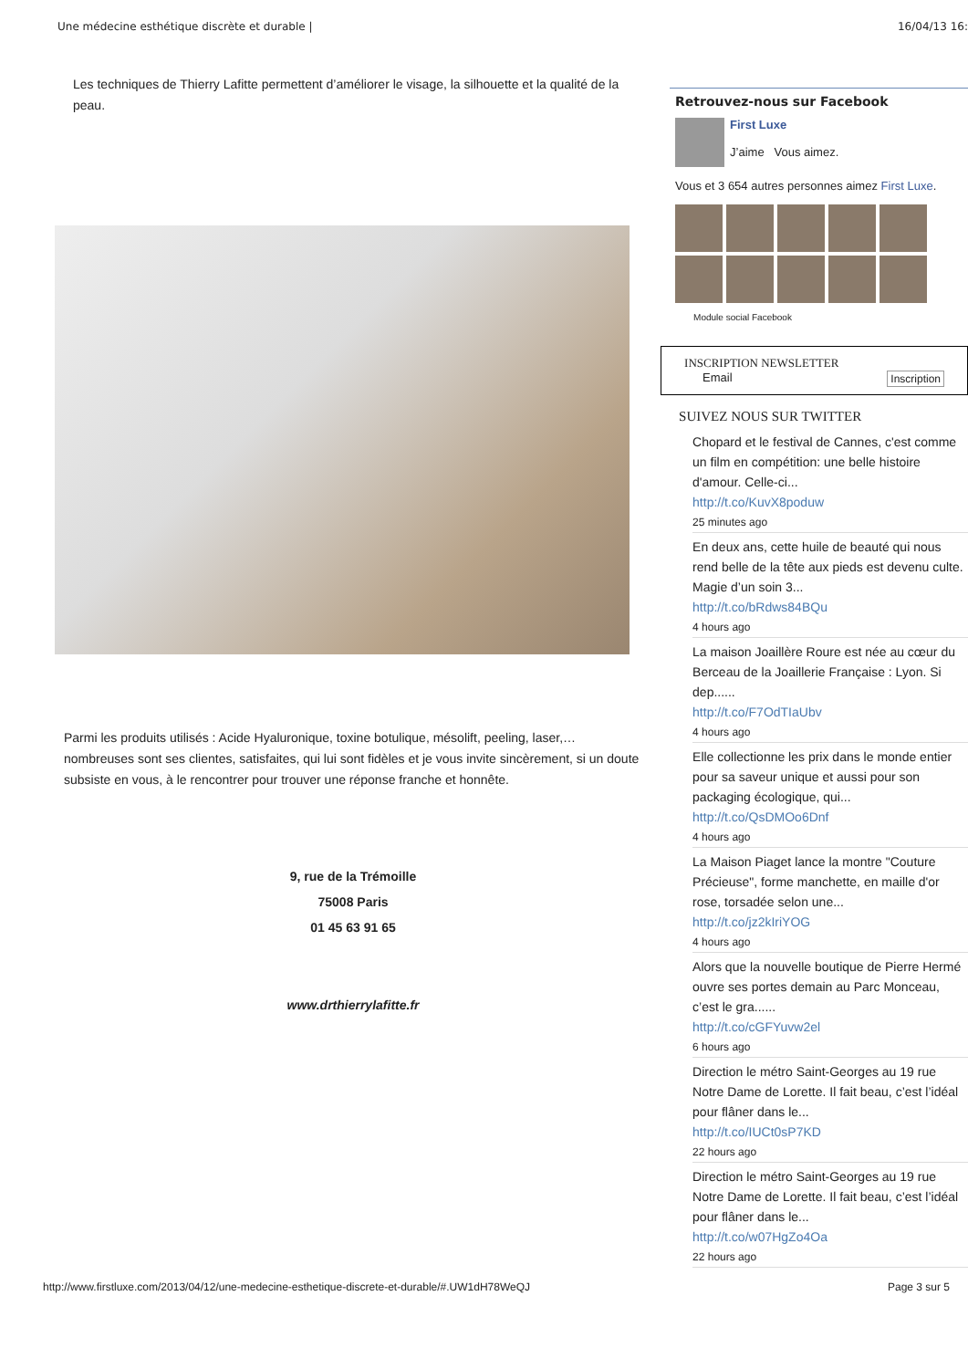Une médecine esthétique discrète et durable | 16/04/13 16:
Les techniques de Thierry Lafitte permettent d’améliorer le visage, la silhouette et la qualité de la peau.
Parmi les produits utilisés : Acide Hyaluronique, toxine botulique, mésolift, peeling, laser,… nombreuses sont ses clientes, satisfaites, qui lui sont fidèles et je vous invite sincèrement, si un doute subsiste en vous, à le rencontrer pour trouver une réponse franche et honnête.
9, rue de la Trémoille
75008 Paris
01 45 63 91 65
www.drthierrylafitte.fr
Retrouvez-nous sur Facebook
First Luxe
J’aime Vous aimez.
Vous et 3 654 autres personnes aimez First Luxe.
Module social Facebook
INSCRIPTION NEWSLETTER
Email Inscription
SUIVEZ NOUS SUR TWITTER
Chopard et le festival de Cannes, c'est comme un film en compétition: une belle histoire d'amour. Celle-ci...
http://t.co/KuvX8poduw
25 minutes ago
En deux ans, cette huile de beauté qui nous rend belle de la tête aux pieds est devenu culte. Magie d’un soin 3...
http://t.co/bRdws84BQu
4 hours ago
La maison Joaillère Roure est née au cœur du Berceau de la Joaillerie Française : Lyon. Si dep......
http://t.co/F7OdTIaUbv
4 hours ago
Elle collectionne les prix dans le monde entier pour sa saveur unique et aussi pour son packaging écologique, qui...
http://t.co/QsDMOo6Dnf
4 hours ago
La Maison Piaget lance la montre "Couture Précieuse", forme manchette, en maille d'or rose, torsadée selon une...
http://t.co/jz2kIriYOG
4 hours ago
Alors que la nouvelle boutique de Pierre Hermé ouvre ses portes demain au Parc Monceau, c’est le gra......
http://t.co/cGFYuvw2el
6 hours ago
Direction le métro Saint-Georges au 19 rue Notre Dame de Lorette. Il fait beau, c’est l’idéal pour flâner dans le...
http://t.co/IUCt0sP7KD
22 hours ago
Direction le métro Saint-Georges au 19 rue Notre Dame de Lorette. Il fait beau, c’est l’idéal pour flâner dans le...
http://t.co/w07HgZo4Oa
22 hours ago
http://www.firstluxe.com/2013/04/12/une-medecine-esthetique-discrete-et-durable/#.UW1dH78WeQJ Page 3 sur 5